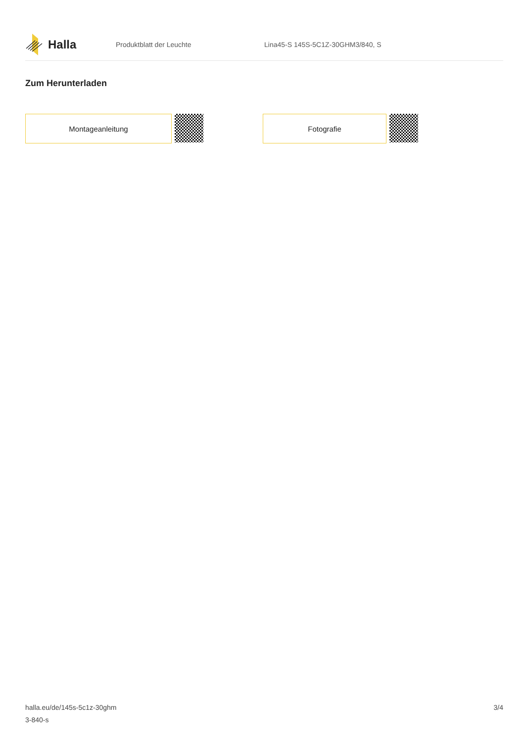Halla
Produktblatt der Leuchte
Lina45-S 145S-5C1Z-30GHM3/840, S
Zum Herunterladen
Montageanleitung Fotografie
halla.eu/de/145s-5c1z-30ghm
3-840-s
3/4